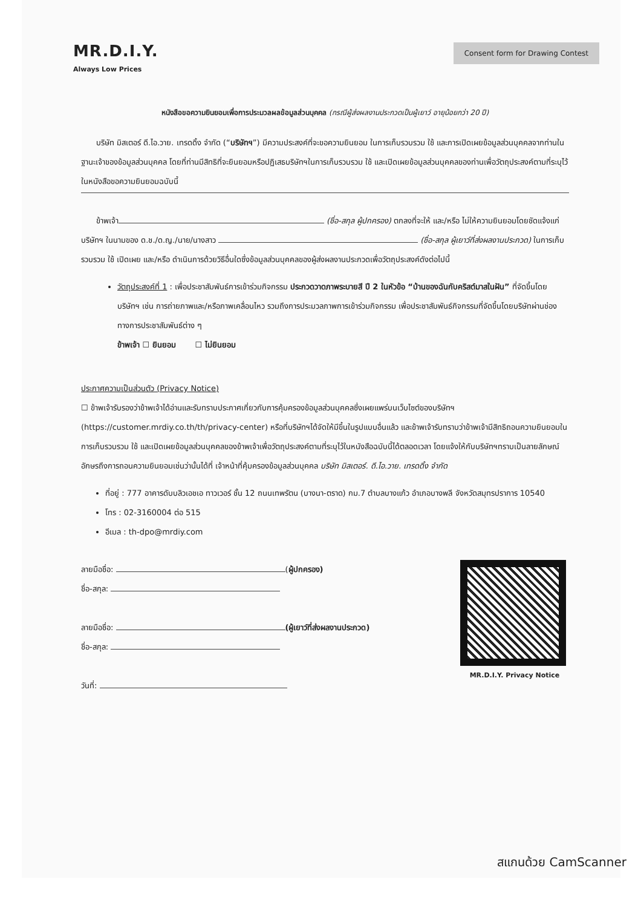MR.D.I.Y.
Always Low Prices
Consent form for Drawing Contest
หนังสือขอความยินยอมเพื่อการประมวลผลข้อมูลส่วนบุคคล (กรณีผู้ส่งผลงานประกวดเป็นผู้เยาว์ อายุน้อยกว่า 20 ปี)
บริษัท มิสเตอร์ ดี.ไอ.วาย. เทรดดิ้ง จำกัด (“บริษัทฯ”) มีความประสงค์ที่จะขอความยินยอม ในการเก็บรวบรวม ใช้ และการเปิดเผยข้อมูลส่วนบุคคลจากท่านในฐานะเจ้าของข้อมูลส่วนบุคคล โดยที่ท่านมีสิทธิที่จะยินยอมหรือปฏิเสธบริษัทฯในการเก็บรวบรวม ใช้ และเปิดเผยข้อมูลส่วนบุคคลของท่านเพื่อวัตถุประสงค์ตามที่ระบุไว้ในหนังสือขอความยินยอมฉบับนี้
ข้าพเจ้า (ชื่อ-สกุล ผู้ปกครอง) ตกลงที่จะให้ และ/หรือ ไม่ให้ความยินยอมโดยชัดแจ้งแก่บริษัทฯ ในนามของ ด.ช./ด.ญ./นาย/นางสาว (ชื่อ-สกุล ผู้เยาว์ที่ส่งผลงานประกวด) ในการเก็บรวบรวม ใช้ เปิดเผย และ/หรือ ดำเนินการด้วยวิธีอื่นใดซึ่งข้อมูลส่วนบุคคลของผู้ส่งผลงานประกวดเพื่อวัตถุประสงค์ดังต่อไปนี้
วัตถุประสงค์ที่ 1 : เพื่อประชาสัมพันธ์การเข้าร่วมกิจกรรม ประกวดวาดภาพระบายสี ปี 2 ในหัวข้อ “บ้านของฉันกับคริสต์มาสในฝัน” ที่จัดขึ้นโดยบริษัทฯ เช่น การถ่ายภาพและ/หรือภาพเคลื่อนไหว รวมถึงการประมวลภาพการเข้าร่วมกิจกรรม เพื่อประชาสัมพันธ์กิจกรรมที่จัดขึ้นโดยบริษัทผ่านช่องทางการประชาสัมพันธ์ต่าง ๆ
ข้าพเจ้า ☐ ยินยอม ☐ ไม่ยินยอม
ประกาศความเป็นส่วนตัว (Privacy Notice)
☐ ข้าพเจ้ารับรองว่าข้าพเจ้าได้อ่านและรับทราบประกาศเกี่ยวกับการคุ้มครองข้อมูลส่วนบุคคลซึ่งเผยแพร่บนเว็บไซต์ของบริษัทฯ (https://customer.mrdiy.co.th/th/privacy-center) หรือที่บริษัทฯได้จัดให้มีขึ้นในรูปแบบอื่นแล้ว และข้าพเจ้ารับทราบว่าข้าพเจ้ามีสิทธิถอนความยินยอมในการเก็บรวบรวม ใช้ และเปิดเผยข้อมูลส่วนบุคคลของข้าพเจ้าเพื่อวัตถุประสงค์ตามที่ระบุไว้ในหนังสือฉบับนี้ได้ตลอดเวลา โดยแจ้งให้กับบริษัทฯทราบเป็นลายลักษณ์อักษรถึงการถอนความยินยอมเช่นว่านั้นได้ที่ เจ้าหน้าที่คุ้มครองข้อมูลส่วนบุคคล บริษัท มิสเตอร์. ดี.ไอ.วาย. เทรดดิ้ง จำกัด
ที่อยู่ : 777 อาคารดับบลิวเอชเอ ทาวเวอร์ ชั้น 12 ถนนเทพรัตน (บางนา-ตราด) กม.7 ตำบลบางแก้ว อำเภอบางพลี จังหวัดสมุทรปราการ 10540
โทร : 02-3160004 ต่อ 515
อีเมล : th-dpo@mrdiy.com
ลายมือชื่อ: (ผู้ปกครอง)
ชื่อ-สกุล:
ลายมือชื่อ: (ผู้เยาว์ที่ส่งผลงานประกวด)
ชื่อ-สกุล:
วันที่:
MR.D.I.Y. Privacy Notice
สแกนด้วย CamScanner